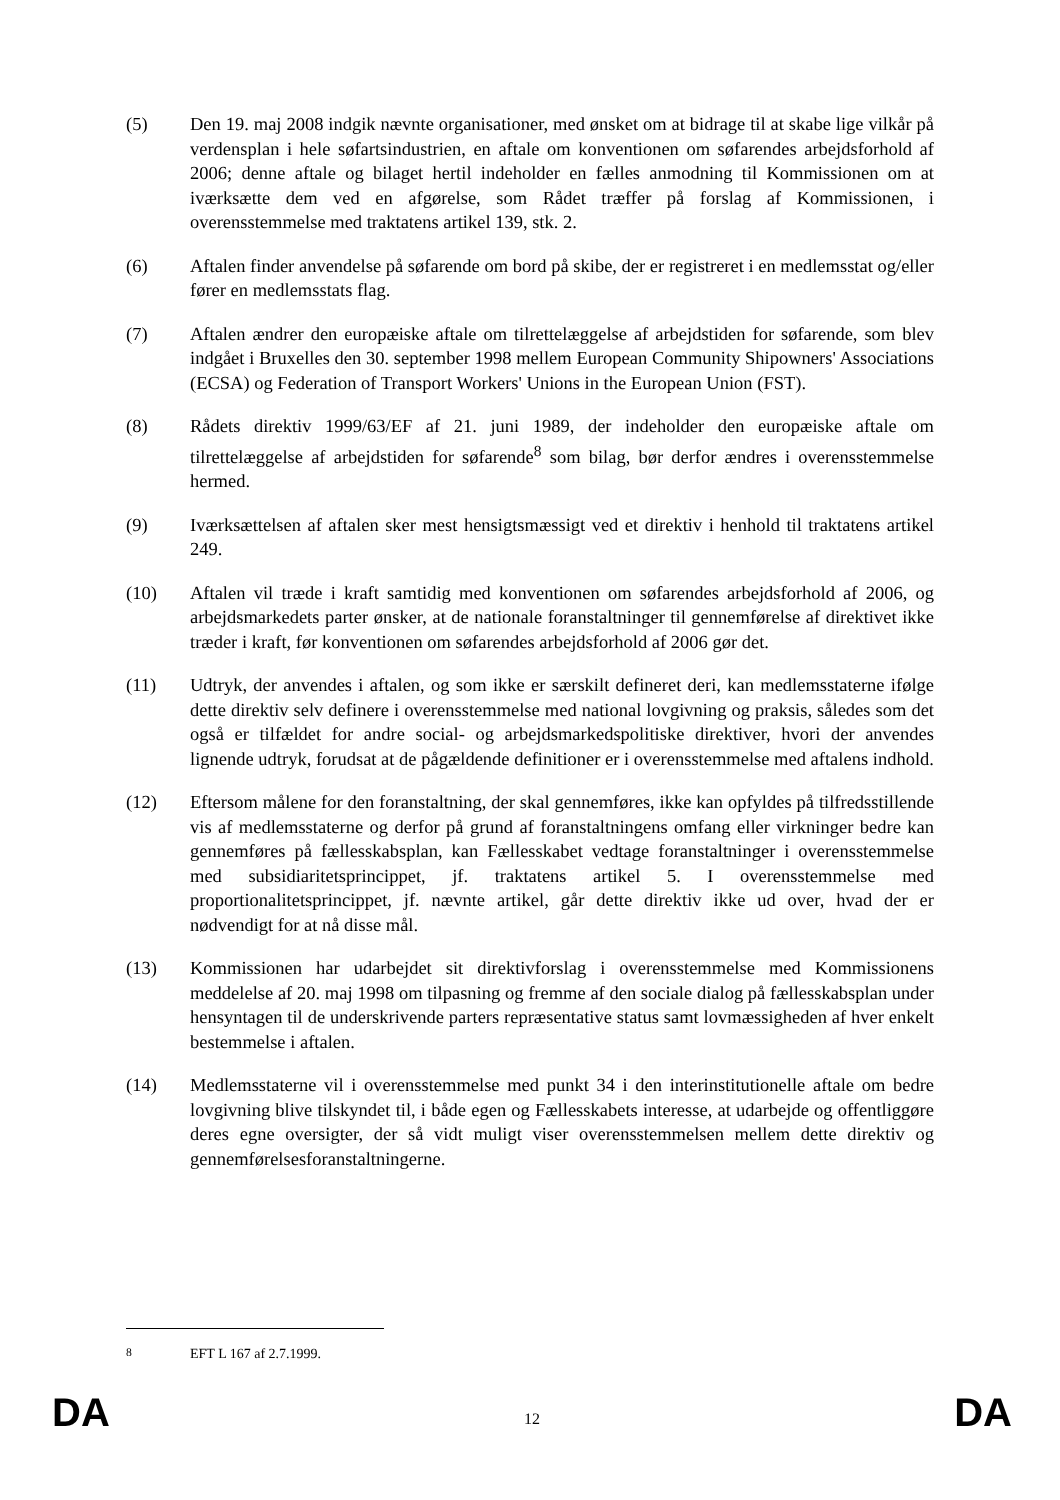(5) Den 19. maj 2008 indgik nævnte organisationer, med ønsket om at bidrage til at skabe lige vilkår på verdensplan i hele søfartsindustrien, en aftale om konventionen om søfarendes arbejdsforhold af 2006; denne aftale og bilaget hertil indeholder en fælles anmodning til Kommissionen om at iværksætte dem ved en afgørelse, som Rådet træffer på forslag af Kommissionen, i overensstemmelse med traktatens artikel 139, stk. 2.
(6) Aftalen finder anvendelse på søfarende om bord på skibe, der er registreret i en medlemsstat og/eller fører en medlemsstats flag.
(7) Aftalen ændrer den europæiske aftale om tilrettelæggelse af arbejdstiden for søfarende, som blev indgået i Bruxelles den 30. september 1998 mellem European Community Shipowners' Associations (ECSA) og Federation of Transport Workers' Unions in the European Union (FST).
(8) Rådets direktiv 1999/63/EF af 21. juni 1989, der indeholder den europæiske aftale om tilrettelæggelse af arbejdstiden for søfarende<sup>8</sup> som bilag, bør derfor ændres i overensstemmelse hermed.
(9) Iværksættelsen af aftalen sker mest hensigtsmæssigt ved et direktiv i henhold til traktatens artikel 249.
(10) Aftalen vil træde i kraft samtidig med konventionen om søfarendes arbejdsforhold af 2006, og arbejdsmarkedets parter ønsker, at de nationale foranstaltninger til gennemførelse af direktivet ikke træder i kraft, før konventionen om søfarendes arbejdsforhold af 2006 gør det.
(11) Udtryk, der anvendes i aftalen, og som ikke er særskilt defineret deri, kan medlemsstaterne ifølge dette direktiv selv definere i overensstemmelse med national lovgivning og praksis, således som det også er tilfældet for andre social- og arbejdsmarkedspolitiske direktiver, hvori der anvendes lignende udtryk, forudsat at de pågældende definitioner er i overensstemmelse med aftalens indhold.
(12) Eftersom målene for den foranstaltning, der skal gennemføres, ikke kan opfyldes på tilfredsstillende vis af medlemsstaterne og derfor på grund af foranstaltningens omfang eller virkninger bedre kan gennemføres på fællesskabsplan, kan Fællesskabet vedtage foranstaltninger i overensstemmelse med subsidiaritetsprincippet, jf. traktatens artikel 5. I overensstemmelse med proportionalitetsprincippet, jf. nævnte artikel, går dette direktiv ikke ud over, hvad der er nødvendigt for at nå disse mål.
(13) Kommissionen har udarbejdet sit direktivforslag i overensstemmelse med Kommissionens meddelelse af 20. maj 1998 om tilpasning og fremme af den sociale dialog på fællesskabsplan under hensyntagen til de underskrivende parters repræsentative status samt lovmæssigheden af hver enkelt bestemmelse i aftalen.
(14) Medlemsstaterne vil i overensstemmelse med punkt 34 i den interinstitutionelle aftale om bedre lovgivning blive tilskyndet til, i både egen og Fællesskabets interesse, at udarbejde og offentliggøre deres egne oversigter, der så vidt muligt viser overensstemmelsen mellem dette direktiv og gennemførelsesforanstaltningerne.
<sup>8</sup> EFT L 167 af 2.7.1999.
DA 12 DA